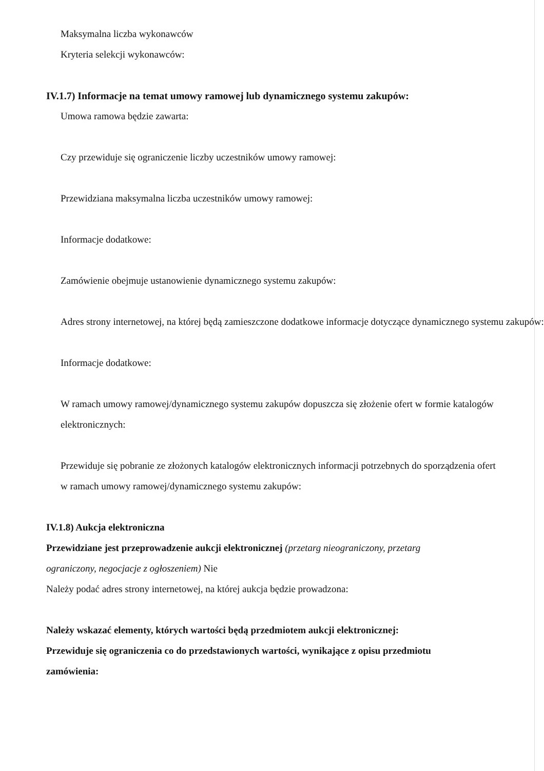Maksymalna liczba wykonawców
Kryteria selekcji wykonawców:
IV.1.7) Informacje na temat umowy ramowej lub dynamicznego systemu zakupów:
Umowa ramowa będzie zawarta:
Czy przewiduje się ograniczenie liczby uczestników umowy ramowej:
Przewidziana maksymalna liczba uczestników umowy ramowej:
Informacje dodatkowe:
Zamówienie obejmuje ustanowienie dynamicznego systemu zakupów:
Adres strony internetowej, na której będą zamieszczone dodatkowe informacje dotyczące dynamicznego systemu zakupów:
Informacje dodatkowe:
W ramach umowy ramowej/dynamicznego systemu zakupów dopuszcza się złożenie ofert w formie katalogów elektronicznych:
Przewiduje się pobranie ze złożonych katalogów elektronicznych informacji potrzebnych do sporządzenia ofert w ramach umowy ramowej/dynamicznego systemu zakupów:
IV.1.8) Aukcja elektroniczna
Przewidziane jest przeprowadzenie aukcji elektronicznej (przetarg nieograniczony, przetarg ograniczony, negocjacje z ogłoszeniem) Nie
Należy podać adres strony internetowej, na której aukcja będzie prowadzona:
Należy wskazać elementy, których wartości będą przedmiotem aukcji elektronicznej:
Przewiduje się ograniczenia co do przedstawionych wartości, wynikające z opisu przedmiotu zamówienia: